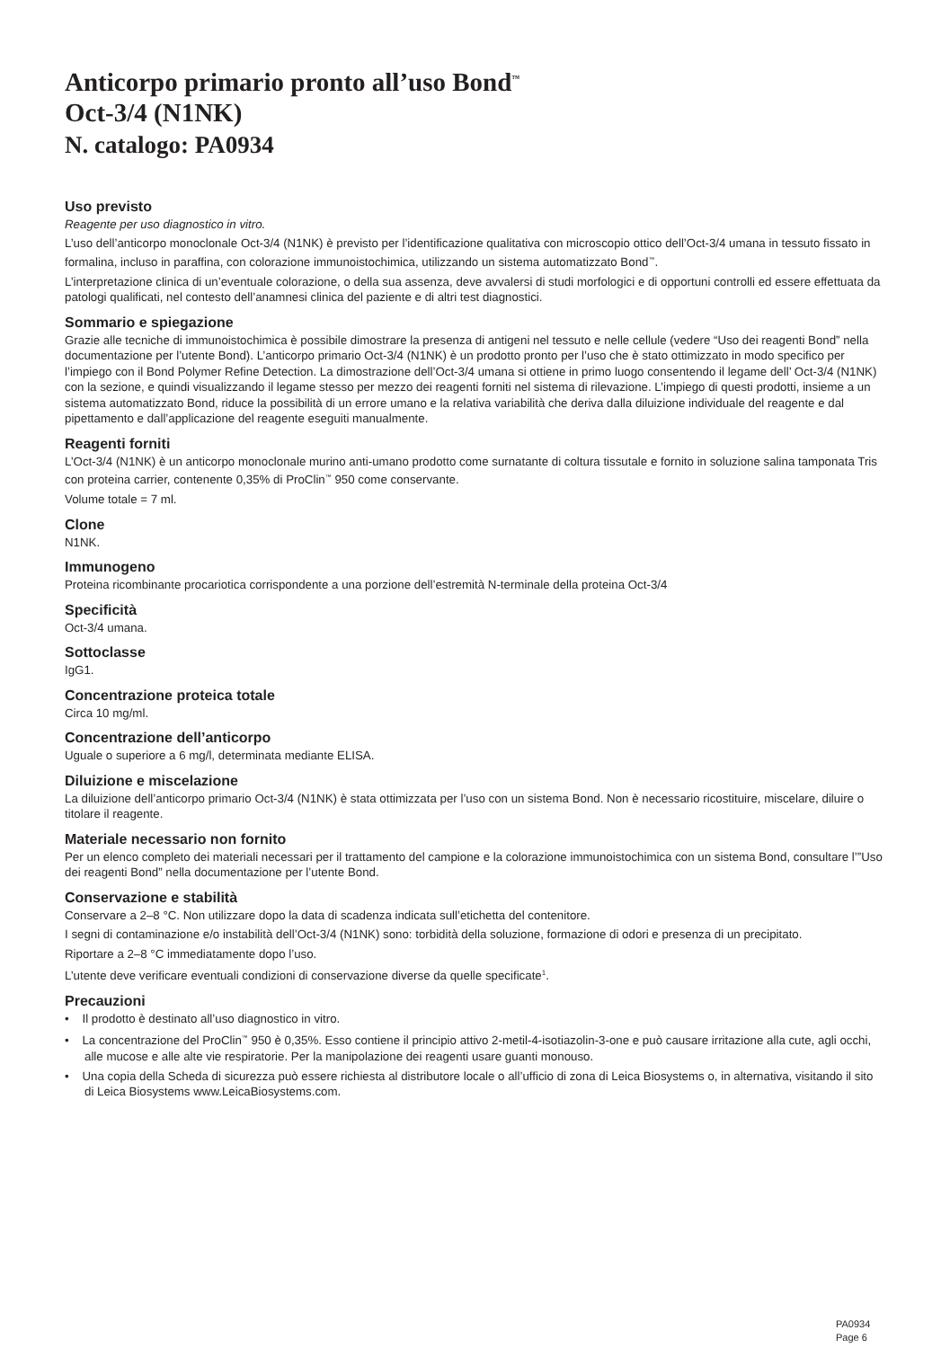Anticorpo primario pronto all’uso Bond<sup>™</sup>
Oct-3/4 (N1NK)
N. catalogo: PA0934
Uso previsto
Reagente per uso diagnostico in vitro.
L’uso dell’anticorpo monoclonale Oct-3/4 (N1NK) è previsto per l’identificazione qualitativa con microscopio ottico dell’Oct-3/4 umana in tessuto fissato in formalina, incluso in paraffina, con colorazione immunoistochimica, utilizzando un sistema automatizzato Bond<sup>™</sup>.
L’interpretazione clinica di un’eventuale colorazione, o della sua assenza, deve avvalersi di studi morfologici e di opportuni controlli ed essere effettuata da patologi qualificati, nel contesto dell’anamnesi clinica del paziente e di altri test diagnostici.
Sommario e spiegazione
Grazie alle tecniche di immunoistochimica è possibile dimostrare la presenza di antigeni nel tessuto e nelle cellule (vedere “Uso dei reagenti Bond” nella documentazione per l’utente Bond). L’anticorpo primario Oct-3/4 (N1NK) è un prodotto pronto per l’uso che è stato ottimizzato in modo specifico per l’impiego con il Bond Polymer Refine Detection. La dimostrazione dell’Oct-3/4 umana si ottiene in primo luogo consentendo il legame dell’ Oct-3/4 (N1NK) con la sezione, e quindi visualizzando il legame stesso per mezzo dei reagenti forniti nel sistema di rilevazione. L’impiego di questi prodotti, insieme a un sistema automatizzato Bond, riduce la possibilità di un errore umano e la relativa variabilità che deriva dalla diluizione individuale del reagente e dal pipettamento e dall’applicazione del reagente eseguiti manualmente.
Reagenti forniti
L’Oct-3/4 (N1NK) è un anticorpo monoclonale murino anti-umano prodotto come surnatante di coltura tissutale e fornito in soluzione salina tamponata Tris con proteina carrier, contenente 0,35% di ProClin<sup>™</sup> 950 come conservante.
Volume totale = 7 ml.
Clone
N1NK.
Immunogeno
Proteina ricombinante procariotica corrispondente a una porzione dell’estremità N-terminale della proteina Oct-3/4
Specificità
Oct-3/4 umana.
Sottoclasse
IgG1.
Concentrazione proteica totale
Circa 10 mg/ml.
Concentrazione dell’anticorpo
Uguale o superiore a 6 mg/l, determinata mediante ELISA.
Diluizione e miscelazione
La diluizione dell’anticorpo primario Oct-3/4 (N1NK) è stata ottimizzata per l’uso con un sistema Bond. Non è necessario ricostituire, miscelare, diluire o titolare il reagente.
Materiale necessario non fornito
Per un elenco completo dei materiali necessari per il trattamento del campione e la colorazione immunoistochimica con un sistema Bond, consultare l’”Uso dei reagenti Bond” nella documentazione per l’utente Bond.
Conservazione e stabilità
Conservare a 2–8 °C. Non utilizzare dopo la data di scadenza indicata sull’etichetta del contenitore.
I segni di contaminazione e/o instabilità dell’Oct-3/4 (N1NK) sono: torbidità della soluzione, formazione di odori e presenza di un precipitato.
Riportare a 2–8 °C immediatamente dopo l’uso.
L’utente deve verificare eventuali condizioni di conservazione diverse da quelle specificate<sup>1</sup>.
Precauzioni
• Il prodotto è destinato all’uso diagnostico in vitro.
• La concentrazione del ProClin<sup>™</sup> 950 è 0,35%. Esso contiene il principio attivo 2-metil-4-isotiazolin-3-one e può causare irritazione alla cute, agli occhi, alle mucose e alle alte vie respiratorie. Per la manipolazione dei reagenti usare guanti monouso.
• Una copia della Scheda di sicurezza può essere richiesta al distributore locale o all’ufficio di zona di Leica Biosystems o, in alternativa, visitando il sito di Leica Biosystems www.LeicaBiosystems.com.
PA0934
Page 6